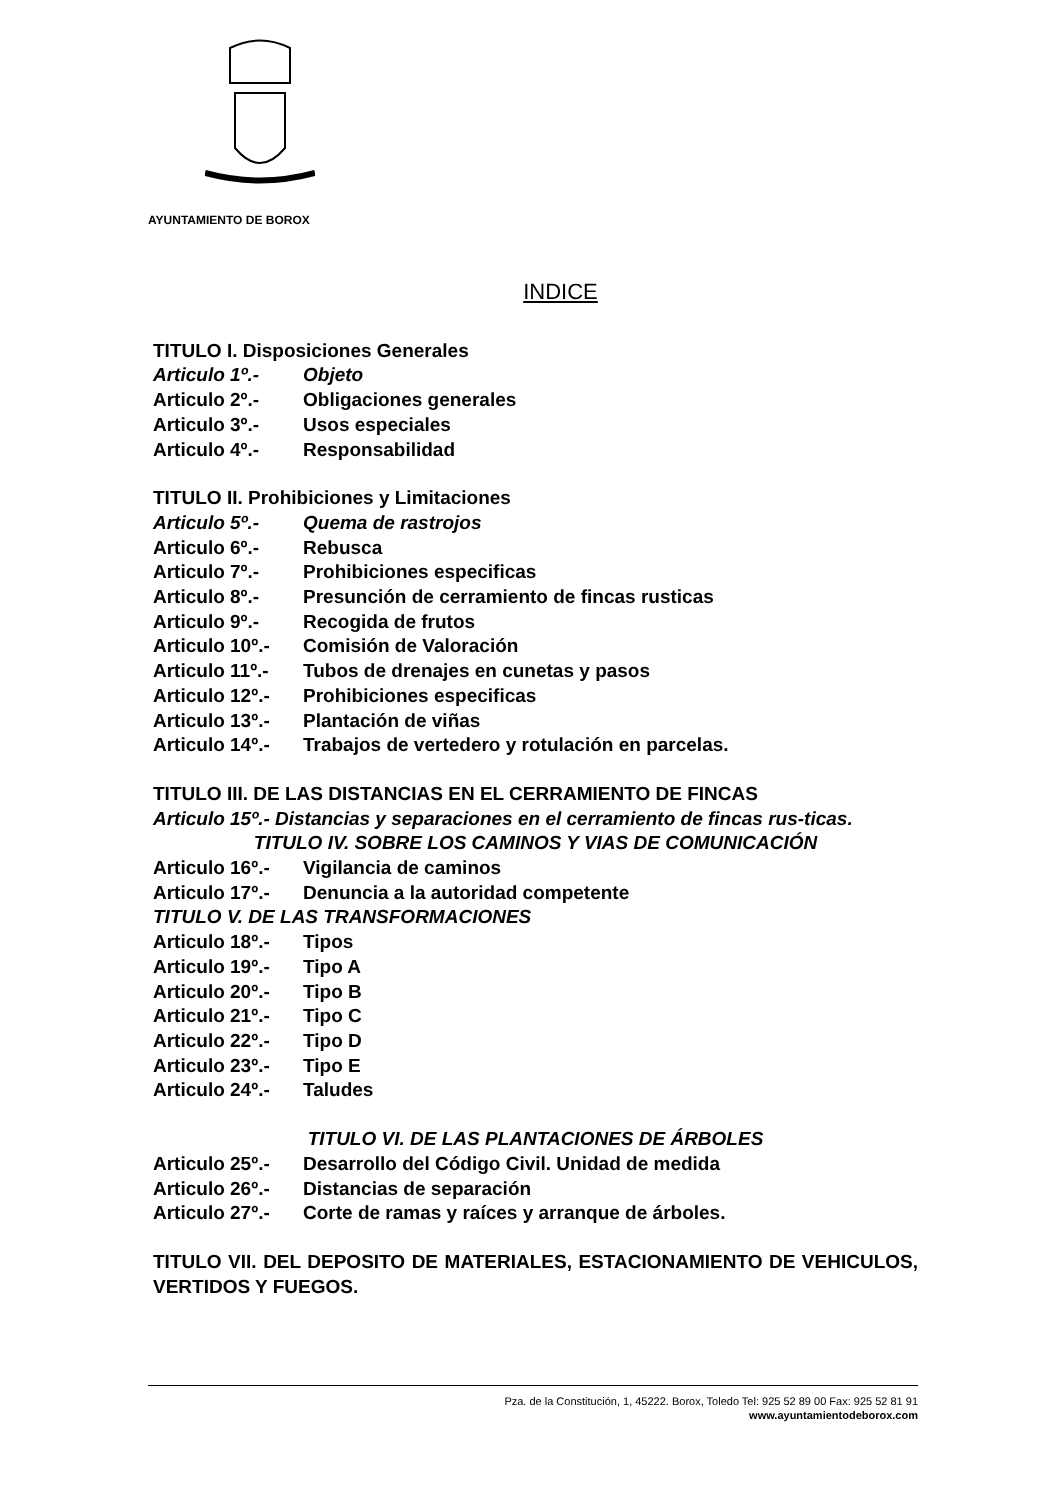AYUNTAMIENTO DE BOROX
INDICE
TITULO I. Disposiciones Generales
Articulo 1º.- Objeto
Articulo 2º.- Obligaciones generales
Articulo 3º.- Usos especiales
Articulo 4º.- Responsabilidad
TITULO II. Prohibiciones y Limitaciones
Articulo 5º.- Quema de rastrojos
Articulo 6º.- Rebusca
Articulo 7º.- Prohibiciones especificas
Articulo 8º.- Presunción de cerramiento de fincas rusticas
Articulo 9º.- Recogida de frutos
Articulo 10º.- Comisión de Valoración
Articulo 11º.- Tubos de drenajes en cunetas y pasos
Articulo 12º.- Prohibiciones especificas
Articulo 13º.- Plantación de viñas
Articulo 14º.- Trabajos de vertedero y rotulación en parcelas.
TITULO III. DE LAS DISTANCIAS EN EL CERRAMIENTO DE FINCAS
Articulo 15º.- Distancias y separaciones en el cerramiento de fincas rus-ticas.
TITULO IV. SOBRE LOS CAMINOS Y VIAS DE COMUNICACIÓN
Articulo 16º.- Vigilancia de caminos
Articulo 17º.- Denuncia a la autoridad competente
TITULO V. DE LAS TRANSFORMACIONES
Articulo 18º.- Tipos
Articulo 19º.- Tipo A
Articulo 20º.- Tipo B
Articulo 21º.- Tipo C
Articulo 22º.- Tipo D
Articulo 23º.- Tipo E
Articulo 24º.- Taludes
TITULO VI. DE LAS PLANTACIONES DE ÁRBOLES
Articulo 25º.- Desarrollo del Código Civil. Unidad de medida
Articulo 26º.- Distancias de separación
Articulo 27º.- Corte de ramas y raíces y arranque de árboles.
TITULO VII. DEL DEPOSITO DE MATERIALES, ESTACIONAMIENTO DE VEHICULOS, VERTIDOS Y FUEGOS.
Pza. de la Constitución, 1, 45222. Borox, Toledo Tel: 925 52 89 00 Fax: 925 52 81 91
www.ayuntamientodeborox.com